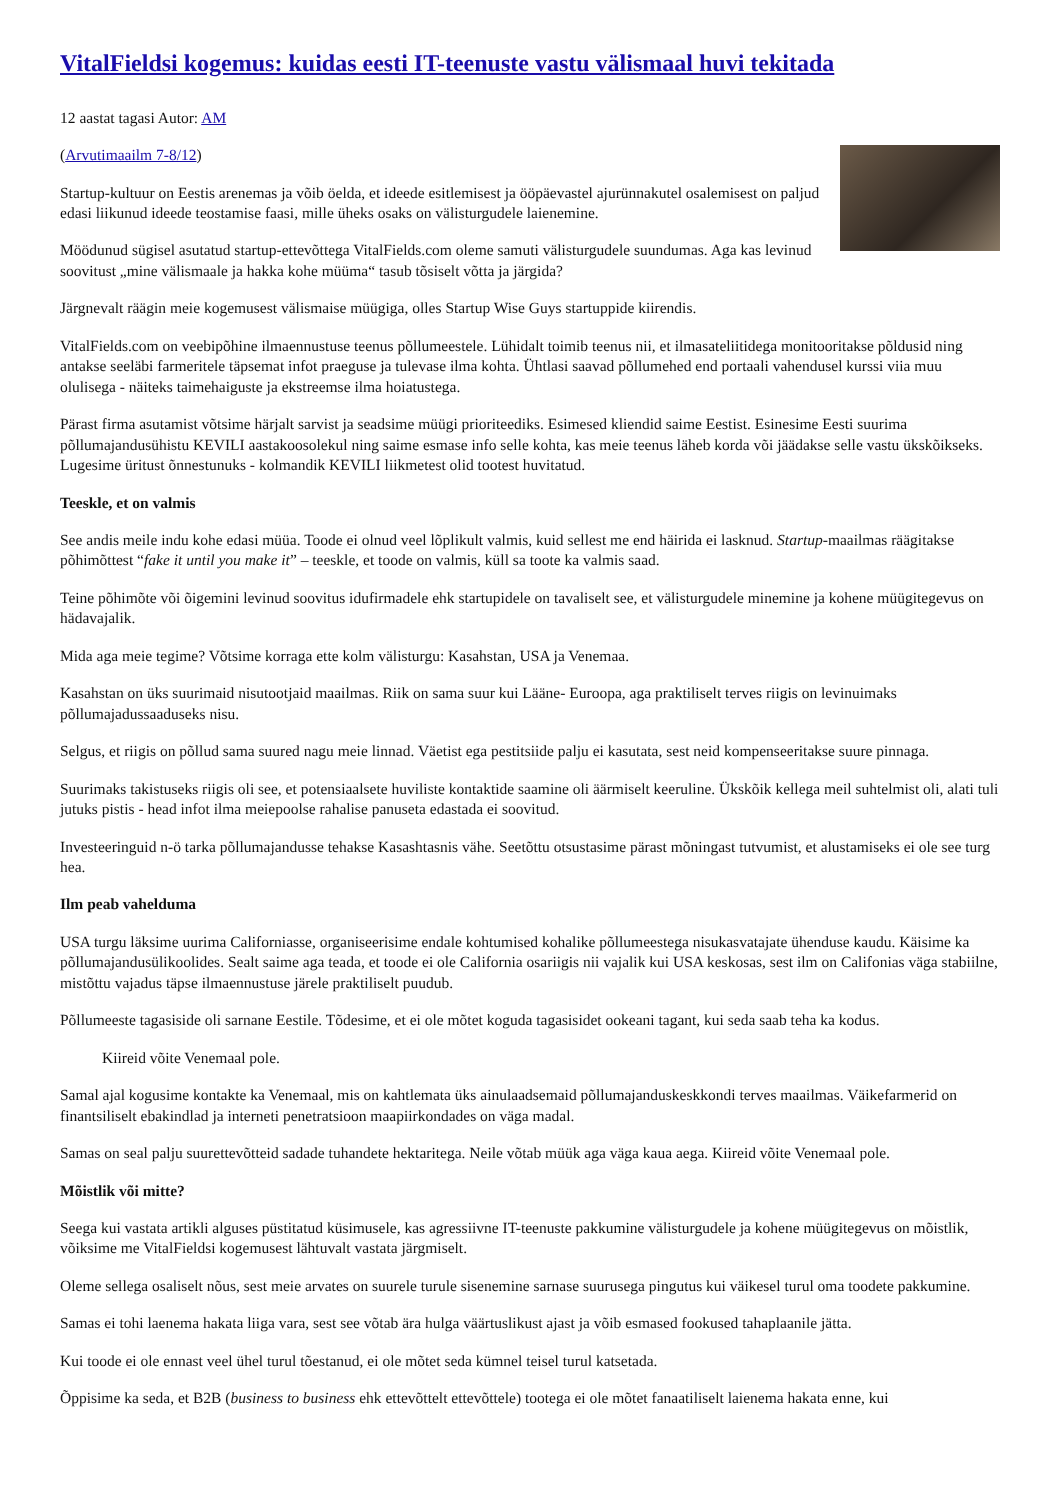VitalFieldsi kogemus: kuidas eesti IT-teenuste vastu välismaal huvi tekitada
12 aastat tagasi Autor: AM
(Arvutimaailm 7-8/12)
Startup-kultuur on Eestis arenemas ja võib öelda, et ideede esitlemisest ja ööpäevastel ajurünnakutel osalemisest on paljud edasi liikunud ideede teostamise faasi, mille üheks osaks on välisturgudele laienemine.
Möödunud sügisel asutatud startup-ettevõttega VitalFields.com oleme samuti välisturgudele suundumas. Aga kas levinud soovitust „mine välismaale ja hakka kohe müüma“ tasub tõsiselt võtta ja järgida?
Järgnevalt räägin meie kogemusest välismaise müügiga, olles Startup Wise Guys startuppide kiirendis.
VitalFields.com on veebipõhine ilmaennustuse teenus põllumeestele. Lühidalt toimib teenus nii, et ilmasateliitidega monitooritakse põldusid ning antakse seeläbi farmeritele täpsemat infot praeguse ja tulevase ilma kohta. Ühtlasi saavad põllumehed end portaali vahendusel kurssi viia muu olulisega - näiteks taimehaiguste ja ekstreemse ilma hoiatustega.
Pärast firma asutamist võtsime härjalt sarvist ja seadsime müügi prioriteediks. Esimesed kliendid saime Eestist. Esinesime Eesti suurima põllumajandusühistu KEVILI aastakoosolekul ning saime esmase info selle kohta, kas meie teenus läheb korda või jäädakse selle vastu ükskõikseks. Lugesime üritust õnnestunuks - kolmandik KEVILI liikmetest olid tootest huvitatud.
Teeskle, et on valmis
See andis meile indu kohe edasi müüa. Toode ei olnud veel lõplikult valmis, kuid sellest me end häirida ei lasknud. Startup-maailmas räägitakse põhimõttest “fake it until you make it” – teeskle, et toode on valmis, küll sa toote ka valmis saad.
Teine põhimõte või õigemini levinud soovitus idufirmadele ehk startupidele on tavaliselt see, et välisturgudele minemine ja kohene müügitegevus on hädavajalik.
Mida aga meie tegime? Võtsime korraga ette kolm välisturgu: Kasahstan, USA ja Venemaa.
Kasahstan on üks suurimaid nisutootjaid maailmas. Riik on sama suur kui Lääne- Euroopa, aga praktiliselt terves riigis on levinuimaks põllumajadussaaduseks nisu.
Selgus, et riigis on põllud sama suured nagu meie linnad. Väetist ega pestitsiide palju ei kasutata, sest neid kompenseeritakse suure pinnaga.
Suurimaks takistuseks riigis oli see, et potensiaalsete huviliste kontaktide saamine oli äärmiselt keeruline. Ükskõik kellega meil suhtelmist oli, alati tuli jutuks pistis - head infot ilma meiepoolse rahalise panuseta edastada ei soovitud.
Investeeringuid n-ö tarka põllumajandusse tehakse Kasashtasnis vähe. Seetõttu otsustasime pärast mõningast tutvumist, et alustamiseks ei ole see turg hea.
Ilm peab vahelduma
USA turgu läksime uurima Californiasse, organiseerisime endale kohtumised kohalike põllumeestega nisukasvatajate ühenduse kaudu. Käisime ka põllumajandusülikoolides. Sealt saime aga teada, et toode ei ole California osariigis nii vajalik kui USA keskosas, sest ilm on Califonias väga stabiilne, mistõttu vajadus täpse ilmaennustuse järele praktiliselt puudub.
Põllumeeste tagasiside oli sarnane Eestile. Tõdesime, et ei ole mõtet koguda tagasisidet ookeani tagant, kui seda saab teha ka kodus.
Kiireid võite Venemaal pole.
Samal ajal kogusime kontakte ka Venemaal, mis on kahtlemata üks ainulaadsemaid põllumajanduskeskkondi terves maailmas. Väikefarmerid on finantsiliselt ebakindlad ja interneti penetratsioon maapiirkondades on väga madal.
Samas on seal palju suurettevõtteid sadade tuhandete hektaritega. Neile võtab müük aga väga kaua aega. Kiireid võite Venemaal pole.
Mõistlik või mitte?
Seega kui vastata artikli alguses püstitatud küsimusele, kas agressiivne IT-teenuste pakkumine välisturgudele ja kohene müügitegevus on mõistlik, võiksime me VitalFieldsi kogemusest lähtuvalt vastata järgmiselt.
Oleme sellega osaliselt nõus, sest meie arvates on suurele turule sisenemine sarnase suurusega pingutus kui väikesel turul oma toodete pakkumine.
Samas ei tohi laenema hakata liiga vara, sest see võtab ära hulga väärtuslikust ajast ja võib esmased fookused tahaplaanile jätta.
Kui toode ei ole ennast veel ühel turul tõestanud, ei ole mõtet seda kümnel teisel turul katsetada.
Õppisime ka seda, et B2B (business to business ehk ettevõttelt ettevõttele) tootega ei ole mõtet fanaatiliselt laienema hakata enne, kui